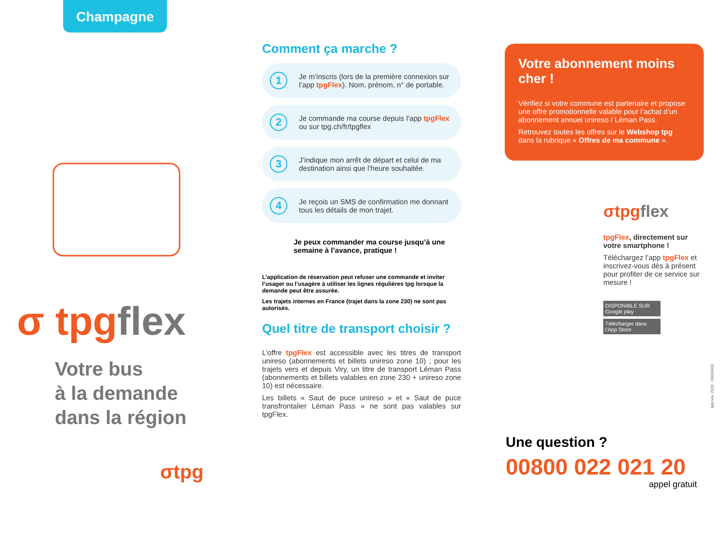Champagne
σ tpg flex
Votre bus
à la demande
dans la région
σtpg
Comment ça marche ?
1 Je m’inscris (lors de la première connexion sur l’app tpgFlex). Nom, prénom, n° de portable.
2 Je commande ma course depuis l’app tpgFlex ou sur tpg.ch/fr/tpgflex
3 J’indique mon arrêt de départ et celui de ma destination ainsi que l’heure souhaitée.
4 Je reçois un SMS de confirmation me donnant tous les détails de mon trajet.
Je peux commander ma course jusqu’à une semaine à l’avance, pratique !
L’application de réservation peut refuser une commande et inviter l’usager ou l’usagère à utiliser les lignes régulières tpg lorsque la demande peut être assurée.
Les trajets internes en France (trajet dans la zone 230) ne sont pas autorisés.
Quel titre de transport choisir ?
L’offre tpgFlex est accessible avec les titres de transport unireso (abonnements et billets unireso zone 10) ; pour les trajets vers et depuis Viry, un titre de transport Léman Pass (abonnements et billets valables en zone 230 + unireso zone 10) est nécessaire.
Les billets « Saut de puce unireso » et « Saut de puce transfrontalier Léman Pass » ne sont pas valables sur tpgFlex.
Votre abonnement moins cher !
Vérifiez si votre commune est partenaire et propose une offre promotionnelle valable pour l’achat d’un abonnement annuel unireso / Léman Pass.
Retrouvez toutes les offres sur le Webshop tpg dans la rubrique « Offres de ma commune ».
σtpg flex
tpgFlex, directement sur votre smartphone !
Téléchargez l’app tpgFlex et inscrivez-vous dès à présent pour profiter de ce service sur mesure !
DISPONIBLE SUR Google play
Télécharger dans l’App Store
tpg-nov. 2023 - 20010419
Une question ?
00800 022 021 20
appel gratuit